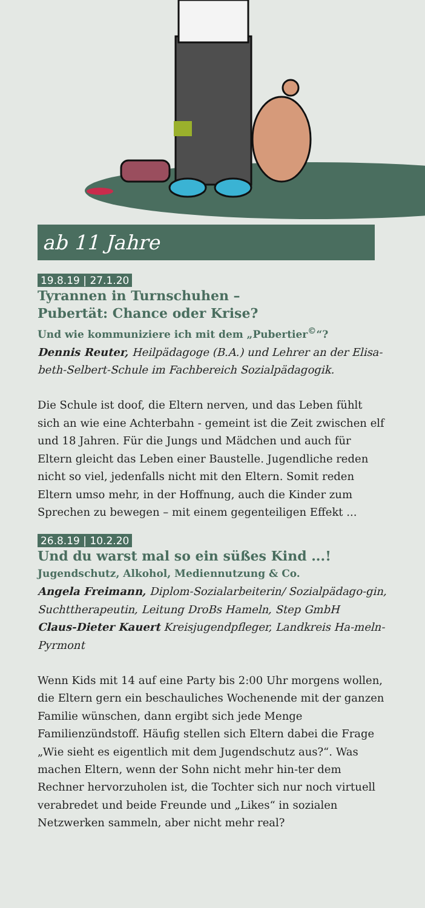ab 11 Jahre
19.8.19 | 27.1.20
Tyrannen in Turnschuhen –
Pubertät: Chance oder Krise?
Und wie kommuniziere ich mit dem „Pubertier<sup>©</sup>“?
Dennis Reuter, Heilpädagoge (B.A.) und Lehrer an der Elisa-beth-Selbert-Schule im Fachbereich Sozialpädagogik.
Die Schule ist doof, die Eltern nerven, und das Leben fühlt sich an wie eine Achterbahn - gemeint ist die Zeit zwischen elf und 18 Jahren. Für die Jungs und Mädchen und auch für Eltern gleicht das Leben einer Baustelle. Jugendliche reden nicht so viel, jedenfalls nicht mit den Eltern. Somit reden Eltern umso mehr, in der Hoffnung, auch die Kinder zum Sprechen zu bewegen – mit einem gegenteiligen Effekt ...
26.8.19 | 10.2.20
Und du warst mal so ein süßes Kind ...!
Jugendschutz, Alkohol, Mediennutzung & Co.
Angela Freimann, Diplom-Sozialarbeiterin/ Sozialpädago-gin, Suchttherapeutin, Leitung DroBs Hameln, Step GmbH
Claus-Dieter Kauert Kreisjugendpfleger, Landkreis Ha-meln-Pyrmont
Wenn Kids mit 14 auf eine Party bis 2:00 Uhr morgens wollen, die Eltern gern ein beschauliches Wochenende mit der ganzen Familie wünschen, dann ergibt sich jede Menge Familienzündstoff. Häufig stellen sich Eltern dabei die Frage „Wie sieht es eigentlich mit dem Jugendschutz aus?“. Was machen Eltern, wenn der Sohn nicht mehr hin-ter dem Rechner hervorzuholen ist, die Tochter sich nur noch virtuell verabredet und beide Freunde und „Likes“ in sozialen Netzwerken sammeln, aber nicht mehr real?